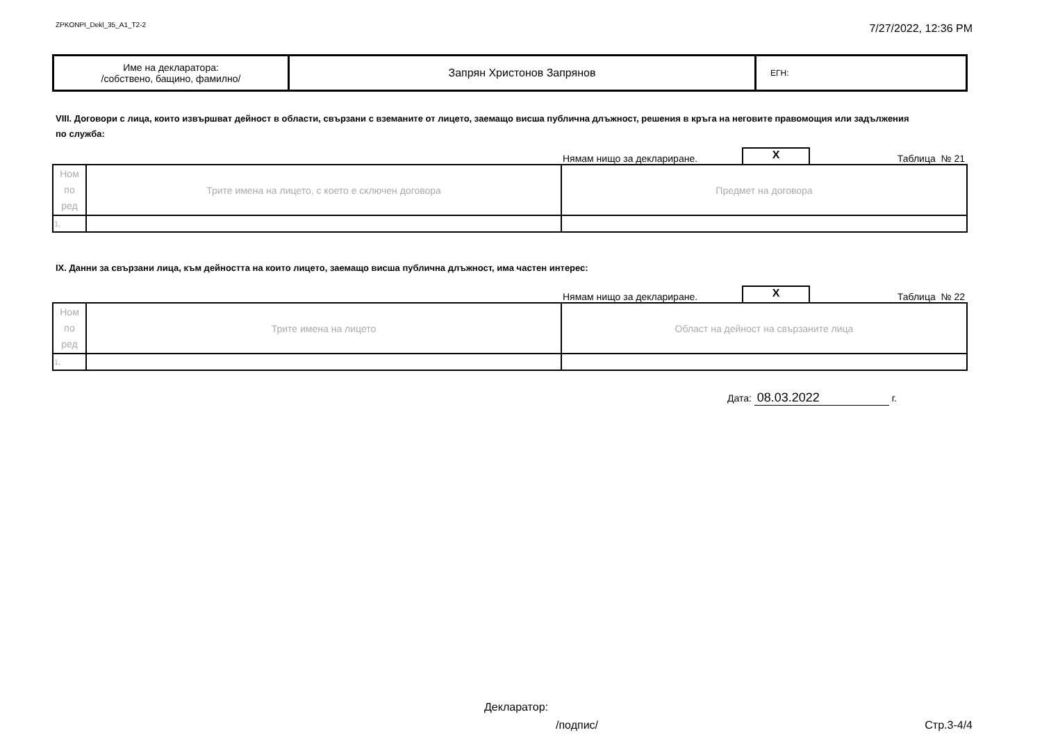ZPKONPI_Dekl_35_A1_T2-2
7/27/2022, 12:36 PM
| Име на декларатора: /собствено, бащино, фамилно/ | Запрян Христонов Запрянов | ЕГН: |
VIII. Договори с лица, които извършват дейност в области, свързани с вземаните от лицето, заемащо висша публична длъжност, решения в кръга на неговите правомощия или задължения по служба:
Нямам нищо за деклариране. X Таблица № 21
| Ном по ред | Трите имена на лицето, с което е сключен договора | Предмет на договора |
| 1. | | |
IX. Данни за свързани лица, към дейността на които лицето, заемащо висша публична длъжност, има частен интерес:
Нямам нищо за деклариране. X Таблица № 22
| Ном по ред | Трите имена на лицето | Област на дейност на свързаните лица |
| 1. | | |
Дата: 08.03.2022 г.
Декларатор:
/подпис/ Стр.3-4/4